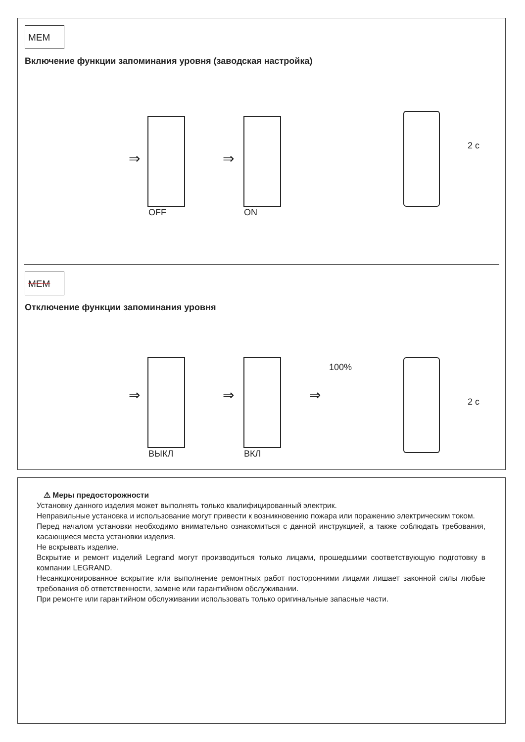MEM
Включение функции запоминания уровня (заводская настройка)
⇒ ⇒
OFF ON
2 с
MEM
Отключение функции запоминания уровня
⇒ ⇒ ⇒
100%
ВЫКЛ ВКЛ
2 с
⚠ Меры предосторожности
Установку данного изделия может выполнять только квалифицированный электрик.
Неправильные установка и использование могут привести к возникновению пожара или поражению электрическим током.
Перед началом установки необходимо внимательно ознакомиться с данной инструкцией, а также соблюдать требования, касающиеся места установки изделия.
Не вскрывать изделие.
Вскрытие и ремонт изделий Legrand могут производиться только лицами, прошедшими соответствующую подготовку в компании LEGRAND.
Несанкционированное вскрытие или выполнение ремонтных работ посторонними лицами лишает законной силы любые требования об ответственности, замене или гарантийном обслуживании.
При ремонте или гарантийном обслуживании использовать только оригинальные запасные части.